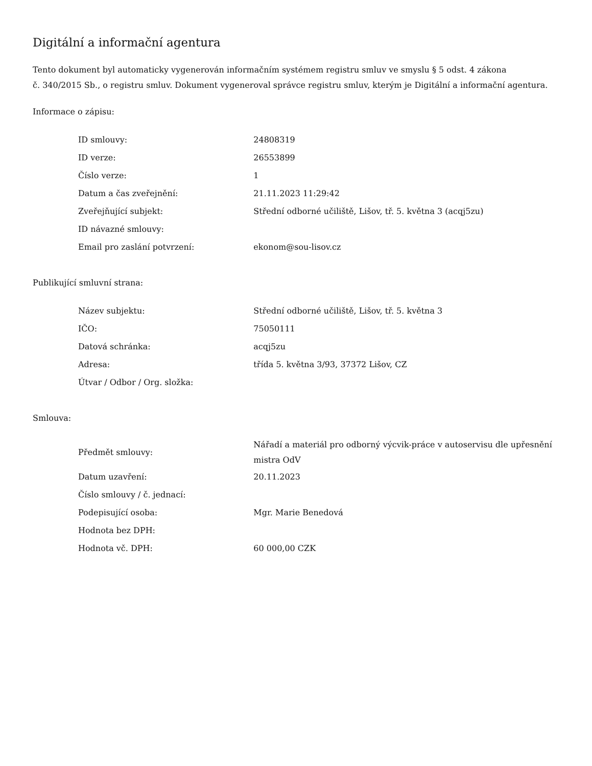Digitální a informační agentura
Tento dokument byl automaticky vygenerován informačním systémem registru smluv ve smyslu § 5 odst. 4 zákona
č. 340/2015 Sb., o registru smluv. Dokument vygeneroval správce registru smluv, kterým je Digitální a informační agentura.
Informace o zápisu:
| ID smlouvy: | 24808319 |
| ID verze: | 26553899 |
| Číslo verze: | 1 |
| Datum a čas zveřejnění: | 21.11.2023 11:29:42 |
| Zveřejňující subjekt: | Střední odborné učiliště, Lišov, tř. 5. května 3 (acqj5zu) |
| ID návazné smlouvy: | |
| Email pro zaslání potvrzení: | ekonom@sou-lisov.cz |
Publikující smluvní strana:
| Název subjektu: | Střední odborné učiliště, Lišov, tř. 5. května 3 |
| IČO: | 75050111 |
| Datová schránka: | acqj5zu |
| Adresa: | třída 5. května 3/93, 37372 Lišov, CZ |
| Útvar / Odbor / Org. složka: | |
Smlouva:
| Předmět smlouvy: | Nářadí a materiál pro odborný výcvik-práce v autoservisu dle upřesnění mistra OdV |
| Datum uzavření: | 20.11.2023 |
| Číslo smlouvy / č. jednací: | |
| Podepisující osoba: | Mgr. Marie Benedová |
| Hodnota bez DPH: | |
| Hodnota vč. DPH: | 60 000,00 CZK |